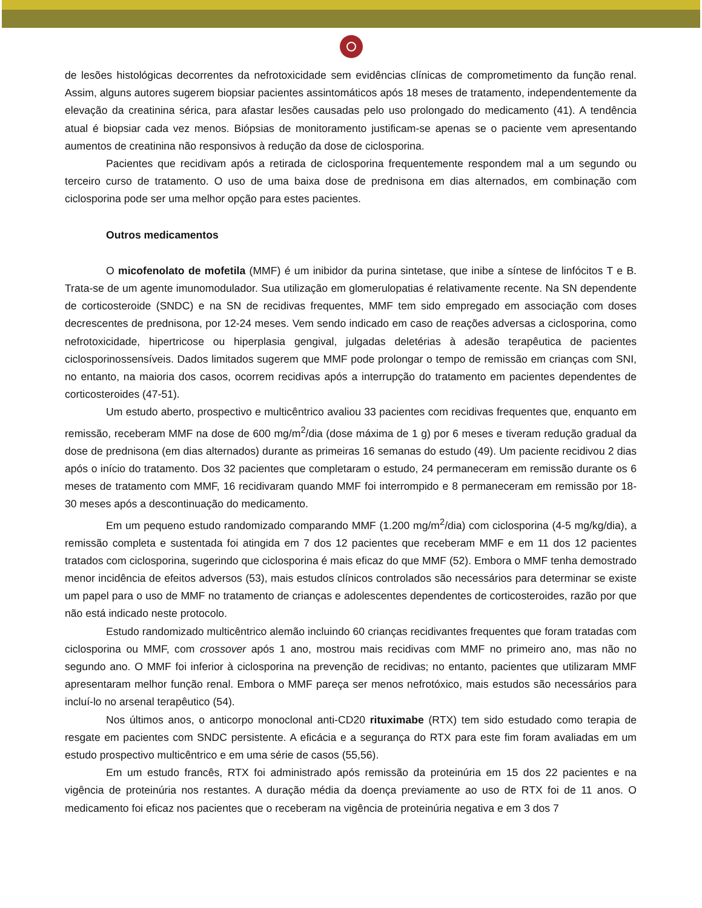de lesões histológicas decorrentes da nefrotoxicidade sem evidências clínicas de comprometimento da função renal. Assim, alguns autores sugerem biopsiar pacientes assintomáticos após 18 meses de tratamento, independentemente da elevação da creatinina sérica, para afastar lesões causadas pelo uso prolongado do medicamento (41). A tendência atual é biopsiar cada vez menos. Biópsias de monitoramento justificam-se apenas se o paciente vem apresentando aumentos de creatinina não responsivos à redução da dose de ciclosporina.
Pacientes que recidivam após a retirada de ciclosporina frequentemente respondem mal a um segundo ou terceiro curso de tratamento. O uso de uma baixa dose de prednisona em dias alternados, em combinação com ciclosporina pode ser uma melhor opção para estes pacientes.
Outros medicamentos
O micofenolato de mofetila (MMF) é um inibidor da purina sintetase, que inibe a síntese de linfócitos T e B. Trata-se de um agente imunomodulador. Sua utilização em glomerulopatias é relativamente recente. Na SN dependente de corticosteroide (SNDC) e na SN de recidivas frequentes, MMF tem sido empregado em associação com doses decrescentes de prednisona, por 12-24 meses. Vem sendo indicado em caso de reações adversas a ciclosporina, como nefrotoxicidade, hipertricose ou hiperplasia gengival, julgadas deletérias à adesão terapêutica de pacientes ciclosporinossensíveis. Dados limitados sugerem que MMF pode prolongar o tempo de remissão em crianças com SNI, no entanto, na maioria dos casos, ocorrem recidivas após a interrupção do tratamento em pacientes dependentes de corticosteroides (47-51).
Um estudo aberto, prospectivo e multicêntrico avaliou 33 pacientes com recidivas frequentes que, enquanto em remissão, receberam MMF na dose de 600 mg/m<sup>2</sup>/dia (dose máxima de 1 g) por 6 meses e tiveram redução gradual da dose de prednisona (em dias alternados) durante as primeiras 16 semanas do estudo (49). Um paciente recidivou 2 dias após o início do tratamento. Dos 32 pacientes que completaram o estudo, 24 permaneceram em remissão durante os 6 meses de tratamento com MMF, 16 recidivaram quando MMF foi interrompido e 8 permaneceram em remissão por 18-30 meses após a descontinuação do medicamento.
Em um pequeno estudo randomizado comparando MMF (1.200 mg/m<sup>2</sup>/dia) com ciclosporina (4-5 mg/kg/dia), a remissão completa e sustentada foi atingida em 7 dos 12 pacientes que receberam MMF e em 11 dos 12 pacientes tratados com ciclosporina, sugerindo que ciclosporina é mais eficaz do que MMF (52). Embora o MMF tenha demostrado menor incidência de efeitos adversos (53), mais estudos clínicos controlados são necessários para determinar se existe um papel para o uso de MMF no tratamento de crianças e adolescentes dependentes de corticosteroides, razão por que não está indicado neste protocolo.
Estudo randomizado multicêntrico alemão incluindo 60 crianças recidivantes frequentes que foram tratadas com ciclosporina ou MMF, com crossover após 1 ano, mostrou mais recidivas com MMF no primeiro ano, mas não no segundo ano. O MMF foi inferior à ciclosporina na prevenção de recidivas; no entanto, pacientes que utilizaram MMF apresentaram melhor função renal. Embora o MMF pareça ser menos nefrotóxico, mais estudos são necessários para incluí-lo no arsenal terapêutico (54).
Nos últimos anos, o anticorpo monoclonal anti-CD20 rituximabe (RTX) tem sido estudado como terapia de resgate em pacientes com SNDC persistente. A eficácia e a segurança do RTX para este fim foram avaliadas em um estudo prospectivo multicêntrico e em uma série de casos (55,56).
Em um estudo francês, RTX foi administrado após remissão da proteinúria em 15 dos 22 pacientes e na vigência de proteinúria nos restantes. A duração média da doença previamente ao uso de RTX foi de 11 anos. O medicamento foi eficaz nos pacientes que o receberam na vigência de proteinúria negativa e em 3 dos 7